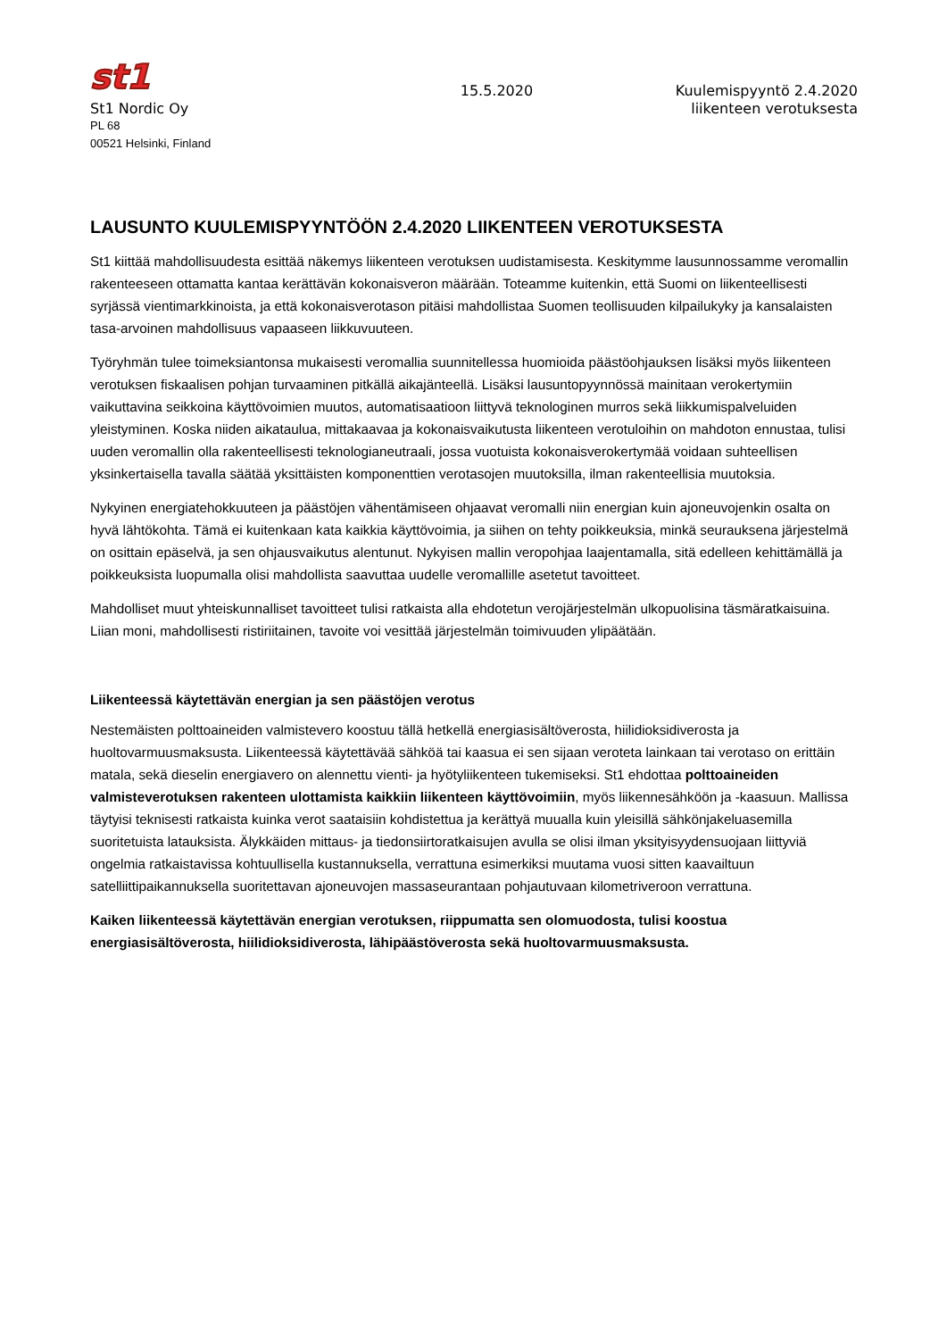st1
St1 Nordic Oy
PL 68
00521 Helsinki, Finland
15.5.2020
Kuulemispyyntö 2.4.2020
liikenteen verotuksesta
LAUSUNTO KUULEMISPYYNTÖÖN 2.4.2020 LIIKENTEEN VEROTUKSESTA
St1 kiittää mahdollisuudesta esittää näkemys liikenteen verotuksen uudistamisesta. Keskitymme lausunnossamme veromallin rakenteeseen ottamatta kantaa kerättävän kokonaisveron määrään. Toteamme kuitenkin, että Suomi on liikenteellisesti syrjässä vientimarkkinoista, ja että kokonaisverotason pitäisi mahdollistaa Suomen teollisuuden kilpailukyky ja kansalaisten tasa-arvoinen mahdollisuus vapaaseen liikkuvuuteen.
Työryhmän tulee toimeksiantonsa mukaisesti veromallia suunnitellessa huomioida päästöohjauksen lisäksi myös liikenteen verotuksen fiskaalisen pohjan turvaaminen pitkällä aikajänteellä. Lisäksi lausuntopyynnössä mainitaan verokertymiin vaikuttavina seikkoina käyttövoimien muutos, automatisaatioon liittyvä teknologinen murros sekä liikkumispalveluiden yleistyminen. Koska niiden aikataulua, mittakaavaa ja kokonaisvaikutusta liikenteen verotuloihin on mahdoton ennustaa, tulisi uuden veromallin olla rakenteellisesti teknologianeutraali, jossa vuotuista kokonaisverokertymää voidaan suhteellisen yksinkertaisella tavalla säätää yksittäisten komponenttien verotasojen muutoksilla, ilman rakenteellisia muutoksia.
Nykyinen energiatehokkuuteen ja päästöjen vähentämiseen ohjaavat veromalli niin energian kuin ajoneuvojenkin osalta on hyvä lähtökohta. Tämä ei kuitenkaan kata kaikkia käyttövoimia, ja siihen on tehty poikkeuksia, minkä seurauksena järjestelmä on osittain epäselvä, ja sen ohjausvaikutus alentunut. Nykyisen mallin veropohjaa laajentamalla, sitä edelleen kehittämällä ja poikkeuksista luopumalla olisi mahdollista saavuttaa uudelle veromallille asetetut tavoitteet.
Mahdolliset muut yhteiskunnalliset tavoitteet tulisi ratkaista alla ehdotetun verojärjestelmän ulkopuolisina täsmäratkaisuina. Liian moni, mahdollisesti ristiriitainen, tavoite voi vesittää järjestelmän toimivuuden ylipäätään.
Liikenteessä käytettävän energian ja sen päästöjen verotus
Nestemäisten polttoaineiden valmistevero koostuu tällä hetkellä energiasisältöverosta, hiilidioksidiverosta ja huoltovarmuusmaksusta. Liikenteessä käytettävää sähköä tai kaasua ei sen sijaan veroteta lainkaan tai verotaso on erittäin matala, sekä dieselin energiavero on alennettu vienti- ja hyötyliikenteen tukemiseksi. St1 ehdottaa polttoaineiden valmisteverotuksen rakenteen ulottamista kaikkiin liikenteen käyttövoimiin, myös liikennesähköön ja -kaasuun. Mallissa täytyisi teknisesti ratkaista kuinka verot saataisiin kohdistettua ja kerättyä muualla kuin yleisillä sähkönjakeluasemilla suoritetuista latauksista. Älykkäiden mittaus- ja tiedonsiirtoratkaisujen avulla se olisi ilman yksityisyydensuojaan liittyviä ongelmia ratkaistavissa kohtuullisella kustannuksella, verrattuna esimerkiksi muutama vuosi sitten kaavailtuun satelliittipaikannuksella suoritettavan ajoneuvojen massaseurantaan pohjautuvaan kilometriveroon verrattuna.
Kaiken liikenteessä käytettävän energian verotuksen, riippumatta sen olomuodosta, tulisi koostua energiasisältöverosta, hiilidioksidiverosta, lähipäästöverosta sekä huoltovarmuusmaksusta.